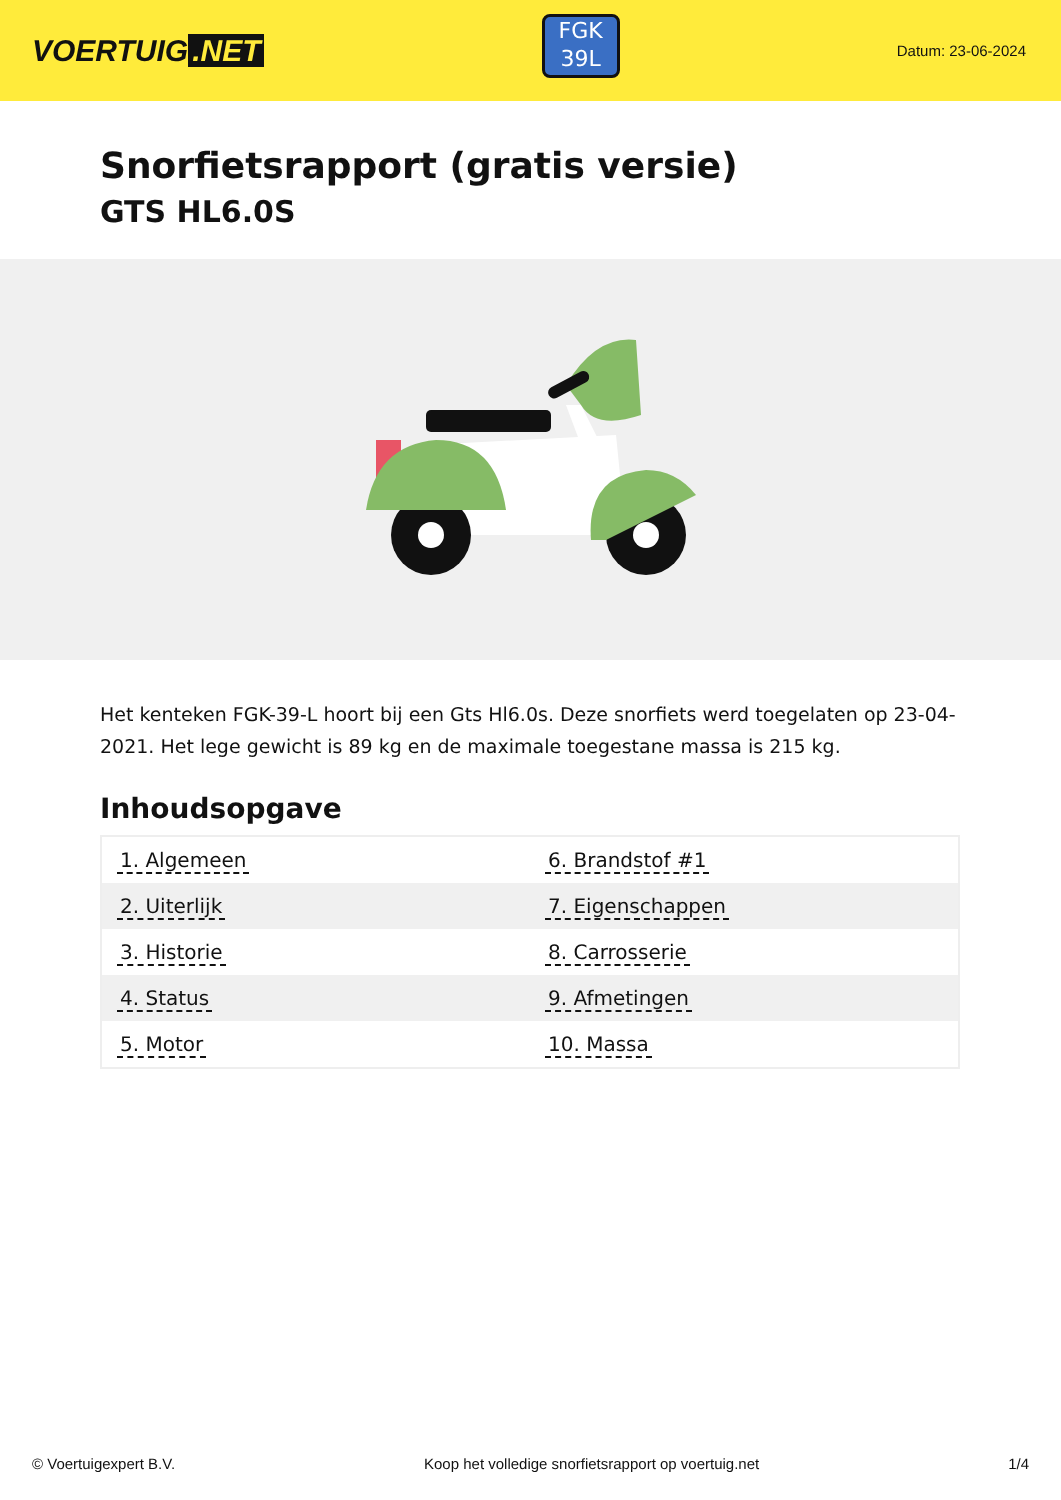VOERTUIG.NET
FGK
39L
Datum: 23-06-2024
Snorfietsrapport (gratis versie)
GTS HL6.0S
Het kenteken FGK-39-L hoort bij een Gts Hl6.0s. Deze snorfiets werd toegelaten op 23-04-2021. Het lege gewicht is 89 kg en de maximale toegestane massa is 215 kg.
Inhoudsopgave
| 1. Algemeen | 6. Brandstof #1 |
| 2. Uiterlijk | 7. Eigenschappen |
| 3. Historie | 8. Carrosserie |
| 4. Status | 9. Afmetingen |
| 5. Motor | 10. Massa |
© Voertuigexpert B.V. Koop het volledige snorfietsrapport op voertuig.net 1/4